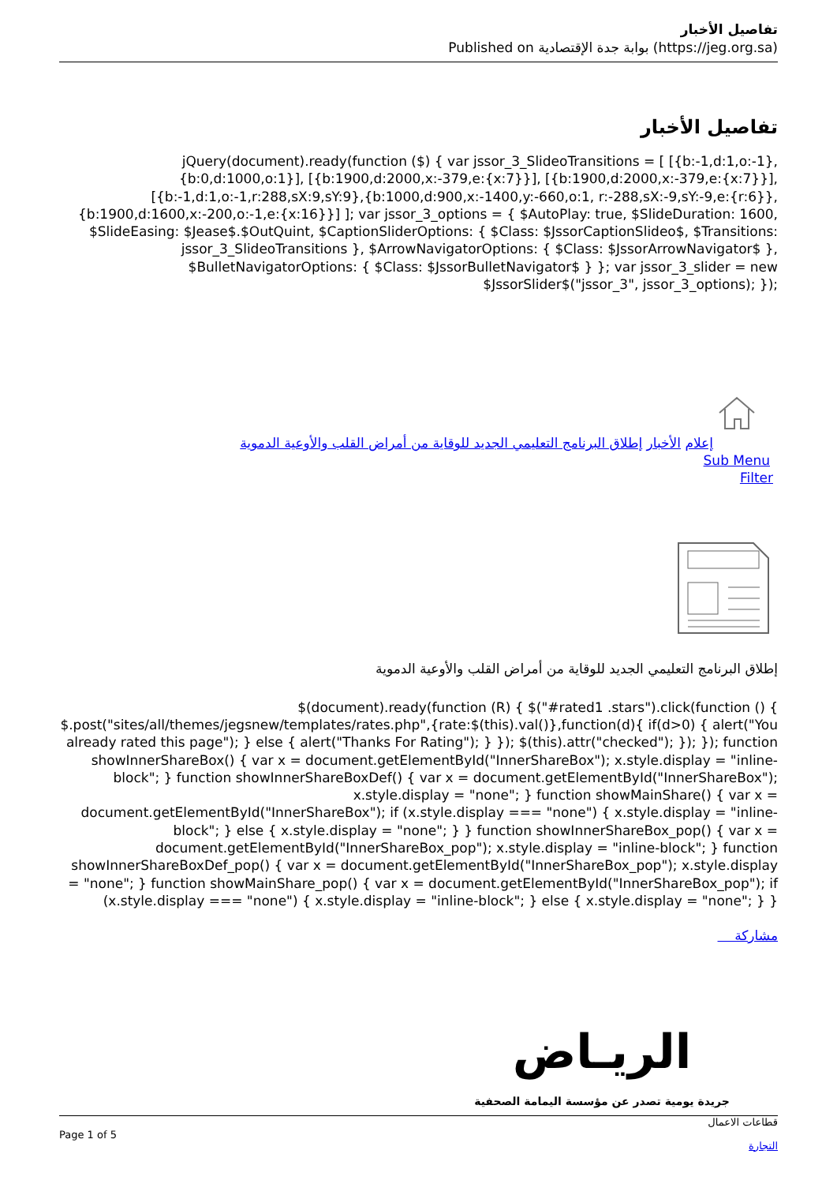تفاصيل الأخبار
Published on بوابة جدة الإقتصادية (https://jeg.org.sa)
تفاصيل الأخبار
jQuery(document).ready(function ($) { var jssor_3_SlideoTransitions = [ [{b:-1,d:1,o:-1},{b:0,d:1000,o:1}], [{b:1900,d:2000,x:-379,e:{x:7}}], [{b:1900,d:2000,x:-379,e:{x:7}}], [{b:-1,d:1,o:-1,r:288,sX:9,sY:9},{b:1000,d:900,x:-1400,y:-660,o:1, r:-288,sX:-9,sY:-9,e:{r:6}},{b:1900,d:1600,x:-200,o:-1,e:{x:16}}] ]; var jssor_3_options = { $AutoPlay: true, $SlideDuration: 1600, $SlideEasing: $Jease$.$OutQuint, $CaptionSliderOptions: { $Class: $JssorCaptionSlideo$, $Transitions: jssor_3_SlideoTransitions }, $ArrowNavigatorOptions: { $Class: $JssorArrowNavigator$ }, $BulletNavigatorOptions: { $Class: $JssorBulletNavigator$ } }; var jssor_3_slider = new $JssorSlider$("jssor_3", jssor_3_options); });
إعلام الأخبار إطلاق البرنامج التعليمي الجديد للوقاية من أمراض القلب والأوعية الدموية
Sub Menu
Filter
إطلاق البرنامج التعليمي الجديد للوقاية من أمراض القلب والأوعية الدموية
$(document).ready(function (R) { $("#rated1 .stars").click(function () { $.post("sites/all/themes/jegsnew/templates/rates.php",{rate:$(this).val()},function(d){ if(d>0) { alert("You already rated this page"); } else { alert("Thanks For Rating"); } }); $(this).attr("checked"); }); }); function showInnerShareBox() { var x = document.getElementById("InnerShareBox"); x.style.display = "inline-block"; } function showInnerShareBoxDef() { var x = document.getElementById("InnerShareBox"); x.style.display = "none"; } function showMainShare() { var x = document.getElementById("InnerShareBox"); if (x.style.display === "none") { x.style.display = "inline-block"; } else { x.style.display = "none"; } } function showInnerShareBox_pop() { var x = document.getElementById("InnerShareBox_pop"); x.style.display = "inline-block"; } function showInnerShareBoxDef_pop() { var x = document.getElementById("InnerShareBox_pop"); x.style.display = "none"; } function showMainShare_pop() { var x = document.getElementById("InnerShareBox_pop"); if (x.style.display === "none") { x.style.display = "inline-block"; } else { x.style.display = "none"; } }
مشاركة
الريـاض
جريدة يومية تصدر عن مؤسسة اليمامة الصحفية
قطاعات الاعمال
التجارة
Page 1 of 5